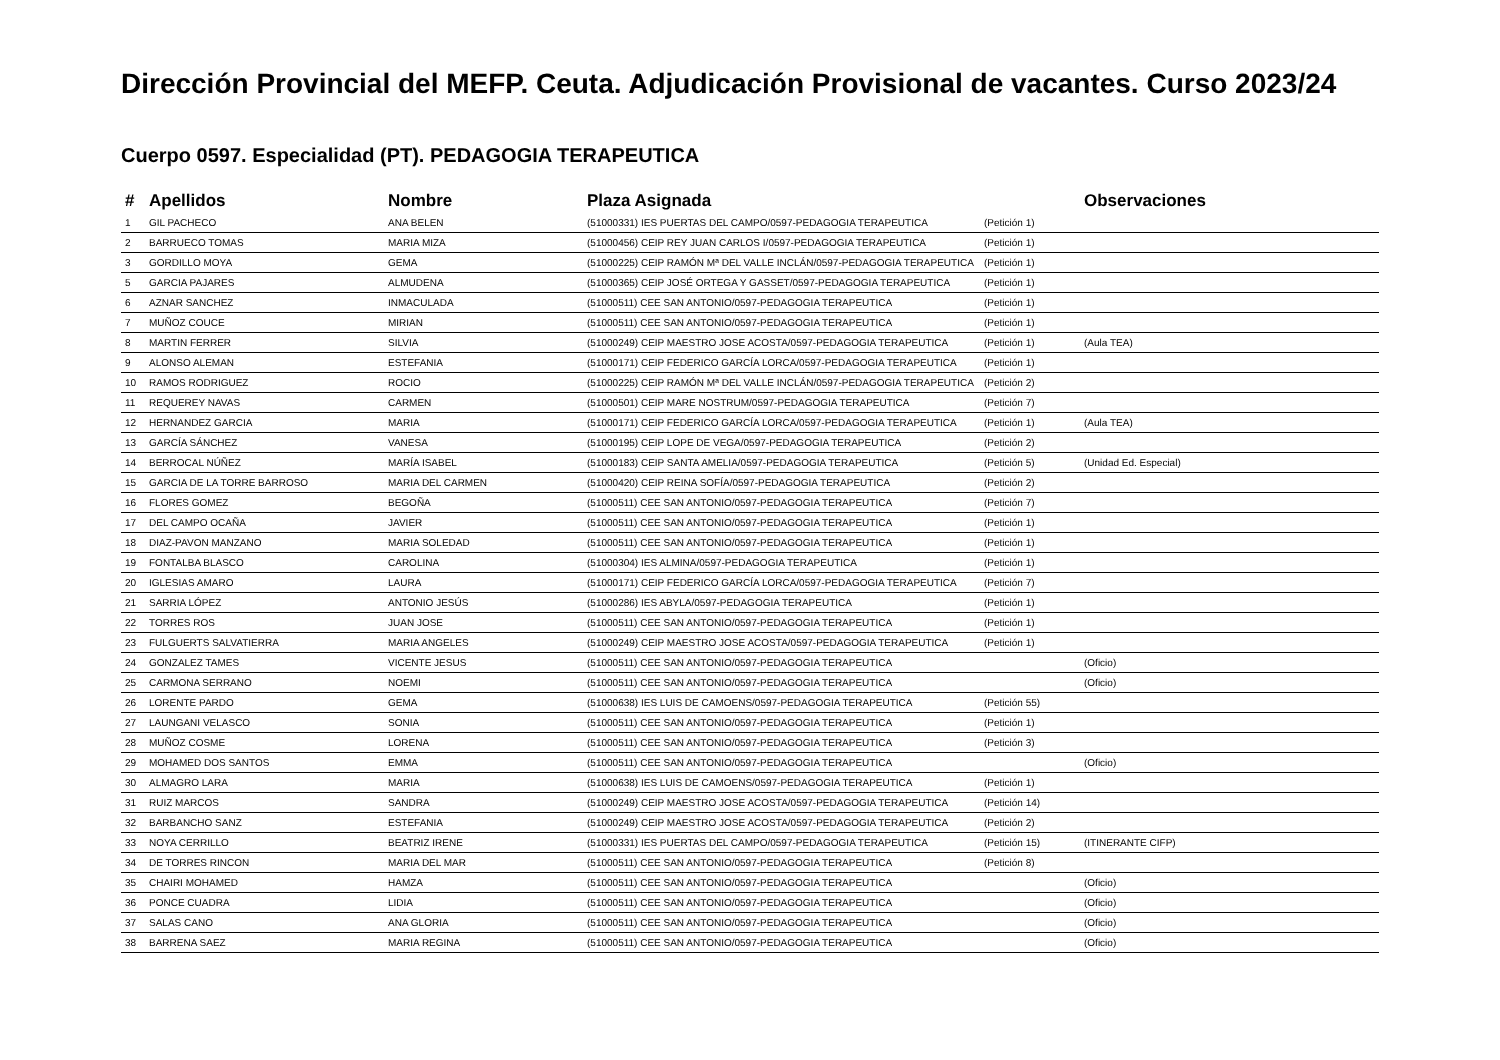Dirección Provincial del MEFP. Ceuta. Adjudicación Provisional de vacantes. Curso 2023/24
Cuerpo 0597. Especialidad (PT). PEDAGOGIA TERAPEUTICA
| # | Apellidos | Nombre | Plaza Asignada | | Observaciones |
| --- | --- | --- | --- | --- | --- |
| 1 | GIL PACHECO | ANA BELEN | (51000331) IES PUERTAS DEL CAMPO/0597-PEDAGOGIA TERAPEUTICA | (Petición 1) | |
| 2 | BARRUECO TOMAS | MARIA MIZA | (51000456) CEIP REY JUAN CARLOS I/0597-PEDAGOGIA TERAPEUTICA | (Petición 1) | |
| 3 | GORDILLO MOYA | GEMA | (51000225) CEIP RAMÓN Mª DEL VALLE INCLÁN/0597-PEDAGOGIA TERAPEUTICA | (Petición 1) | |
| 5 | GARCIA PAJARES | ALMUDENA | (51000365) CEIP JOSÉ ORTEGA Y GASSET/0597-PEDAGOGIA TERAPEUTICA | (Petición 1) | |
| 6 | AZNAR SANCHEZ | INMACULADA | (51000511) CEE SAN ANTONIO/0597-PEDAGOGIA TERAPEUTICA | (Petición 1) | |
| 7 | MUÑOZ COUCE | MIRIAN | (51000511) CEE SAN ANTONIO/0597-PEDAGOGIA TERAPEUTICA | (Petición 1) | |
| 8 | MARTIN FERRER | SILVIA | (51000249) CEIP MAESTRO JOSE ACOSTA/0597-PEDAGOGIA TERAPEUTICA | (Petición 1) | (Aula TEA) |
| 9 | ALONSO ALEMAN | ESTEFANIA | (51000171) CEIP FEDERICO GARCÍA LORCA/0597-PEDAGOGIA TERAPEUTICA | (Petición 1) | |
| 10 | RAMOS RODRIGUEZ | ROCIO | (51000225) CEIP RAMÓN Mª DEL VALLE INCLÁN/0597-PEDAGOGIA TERAPEUTICA | (Petición 2) | |
| 11 | REQUEREY NAVAS | CARMEN | (51000501) CEIP MARE NOSTRUM/0597-PEDAGOGIA TERAPEUTICA | (Petición 7) | |
| 12 | HERNANDEZ GARCIA | MARIA | (51000171) CEIP FEDERICO GARCÍA LORCA/0597-PEDAGOGIA TERAPEUTICA | (Petición 1) | (Aula TEA) |
| 13 | GARCÍA SÁNCHEZ | VANESA | (51000195) CEIP LOPE DE VEGA/0597-PEDAGOGIA TERAPEUTICA | (Petición 2) | |
| 14 | BERROCAL NÚÑEZ | MARÍA ISABEL | (51000183) CEIP SANTA AMELIA/0597-PEDAGOGIA TERAPEUTICA | (Petición 5) | (Unidad Ed. Especial) |
| 15 | GARCIA DE LA TORRE BARROSO | MARIA DEL CARMEN | (51000420) CEIP REINA SOFÍA/0597-PEDAGOGIA TERAPEUTICA | (Petición 2) | |
| 16 | FLORES GOMEZ | BEGOÑA | (51000511) CEE SAN ANTONIO/0597-PEDAGOGIA TERAPEUTICA | (Petición 7) | |
| 17 | DEL CAMPO OCAÑA | JAVIER | (51000511) CEE SAN ANTONIO/0597-PEDAGOGIA TERAPEUTICA | (Petición 1) | |
| 18 | DIAZ-PAVON MANZANO | MARIA SOLEDAD | (51000511) CEE SAN ANTONIO/0597-PEDAGOGIA TERAPEUTICA | (Petición 1) | |
| 19 | FONTALBA BLASCO | CAROLINA | (51000304) IES ALMINA/0597-PEDAGOGIA TERAPEUTICA | (Petición 1) | |
| 20 | IGLESIAS AMARO | LAURA | (51000171) CEIP FEDERICO GARCÍA LORCA/0597-PEDAGOGIA TERAPEUTICA | (Petición 7) | |
| 21 | SARRIA LÓPEZ | ANTONIO JESÚS | (51000286) IES ABYLA/0597-PEDAGOGIA TERAPEUTICA | (Petición 1) | |
| 22 | TORRES ROS | JUAN JOSE | (51000511) CEE SAN ANTONIO/0597-PEDAGOGIA TERAPEUTICA | (Petición 1) | |
| 23 | FULGUERTS SALVATIERRA | MARIA ANGELES | (51000249) CEIP MAESTRO JOSE ACOSTA/0597-PEDAGOGIA TERAPEUTICA | (Petición 1) | |
| 24 | GONZALEZ TAMES | VICENTE JESUS | (51000511) CEE SAN ANTONIO/0597-PEDAGOGIA TERAPEUTICA | | (Oficio) |
| 25 | CARMONA SERRANO | NOEMI | (51000511) CEE SAN ANTONIO/0597-PEDAGOGIA TERAPEUTICA | | (Oficio) |
| 26 | LORENTE PARDO | GEMA | (51000638) IES LUIS DE CAMOENS/0597-PEDAGOGIA TERAPEUTICA | (Petición 55) | |
| 27 | LAUNGANI VELASCO | SONIA | (51000511) CEE SAN ANTONIO/0597-PEDAGOGIA TERAPEUTICA | (Petición 1) | |
| 28 | MUÑOZ COSME | LORENA | (51000511) CEE SAN ANTONIO/0597-PEDAGOGIA TERAPEUTICA | (Petición 3) | |
| 29 | MOHAMED DOS SANTOS | EMMA | (51000511) CEE SAN ANTONIO/0597-PEDAGOGIA TERAPEUTICA | | (Oficio) |
| 30 | ALMAGRO LARA | MARIA | (51000638) IES LUIS DE CAMOENS/0597-PEDAGOGIA TERAPEUTICA | (Petición 1) | |
| 31 | RUIZ MARCOS | SANDRA | (51000249) CEIP MAESTRO JOSE ACOSTA/0597-PEDAGOGIA TERAPEUTICA | (Petición 14) | |
| 32 | BARBANCHO SANZ | ESTEFANIA | (51000249) CEIP MAESTRO JOSE ACOSTA/0597-PEDAGOGIA TERAPEUTICA | (Petición 2) | |
| 33 | NOYA CERRILLO | BEATRIZ IRENE | (51000331) IES PUERTAS DEL CAMPO/0597-PEDAGOGIA TERAPEUTICA | (Petición 15) | (ITINERANTE CIFP) |
| 34 | DE TORRES RINCON | MARIA DEL MAR | (51000511) CEE SAN ANTONIO/0597-PEDAGOGIA TERAPEUTICA | (Petición 8) | |
| 35 | CHAIRI MOHAMED | HAMZA | (51000511) CEE SAN ANTONIO/0597-PEDAGOGIA TERAPEUTICA | | (Oficio) |
| 36 | PONCE CUADRA | LIDIA | (51000511) CEE SAN ANTONIO/0597-PEDAGOGIA TERAPEUTICA | | (Oficio) |
| 37 | SALAS CANO | ANA GLORIA | (51000511) CEE SAN ANTONIO/0597-PEDAGOGIA TERAPEUTICA | | (Oficio) |
| 38 | BARRENA SAEZ | MARIA REGINA | (51000511) CEE SAN ANTONIO/0597-PEDAGOGIA TERAPEUTICA | | (Oficio) |